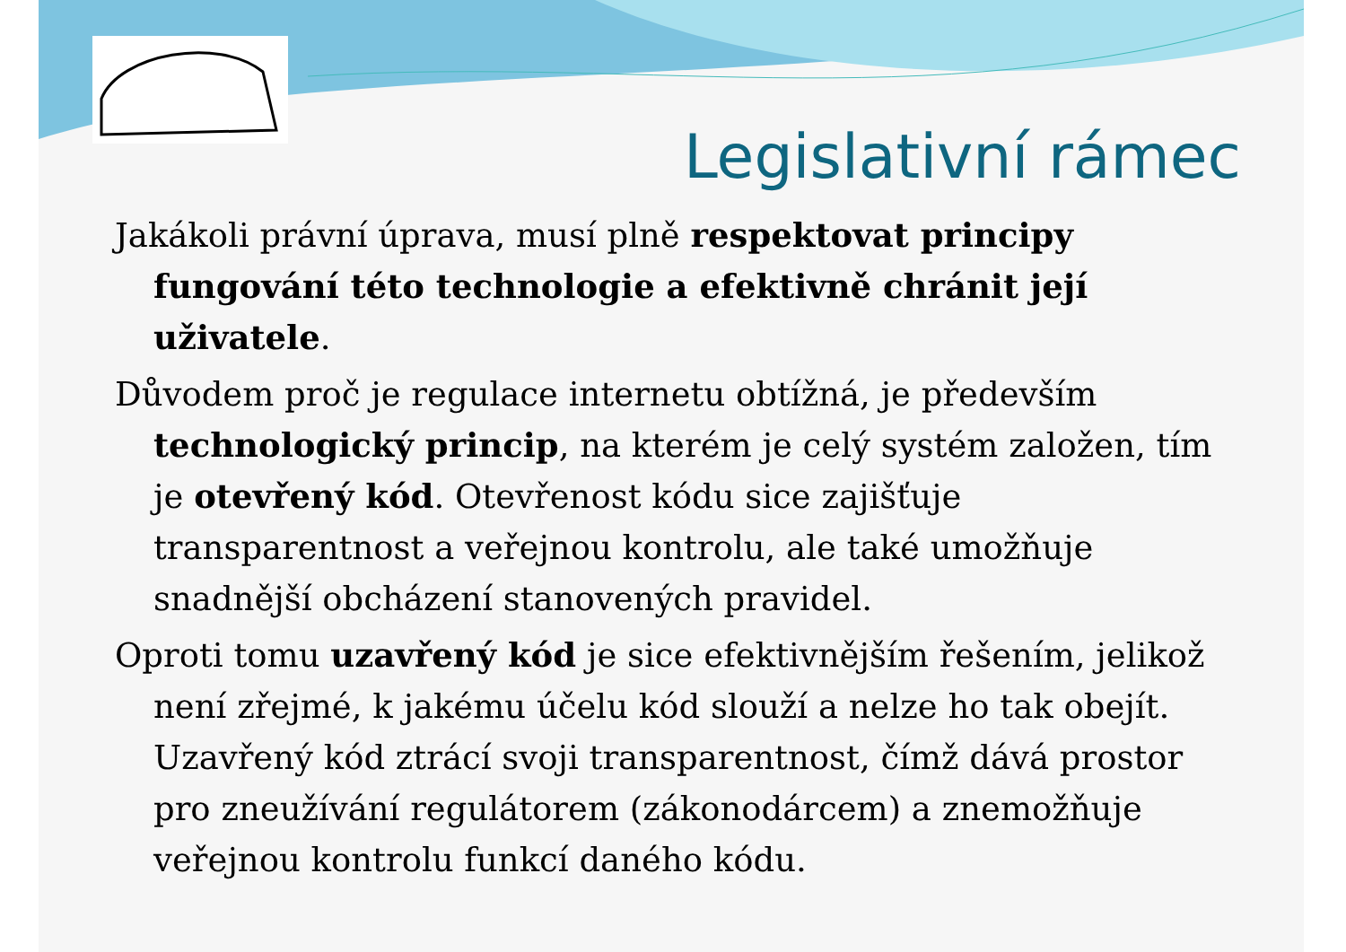Legislativní rámec
Jakákoli právní úprava, musí plně respektovat principy fungování této technologie a efektivně chránit její uživatele.
Důvodem proč je regulace internetu obtížná, je především technologický princip, na kterém je celý systém založen, tím je otevřený kód. Otevřenost kódu sice zajišťuje transparentnost a veřejnou kontrolu, ale také umožňuje snadnější obcházení stanovených pravidel.
Oproti tomu uzavřený kód je sice efektivnějším řešením, jelikož není zřejmé, k jakému účelu kód slouží a nelze ho tak obejít. Uzavřený kód ztrácí svoji transparentnost, čímž dává prostor pro zneužívání regulátorem (zákonodárcem) a znemožňuje veřejnou kontrolu funkcí daného kódu.